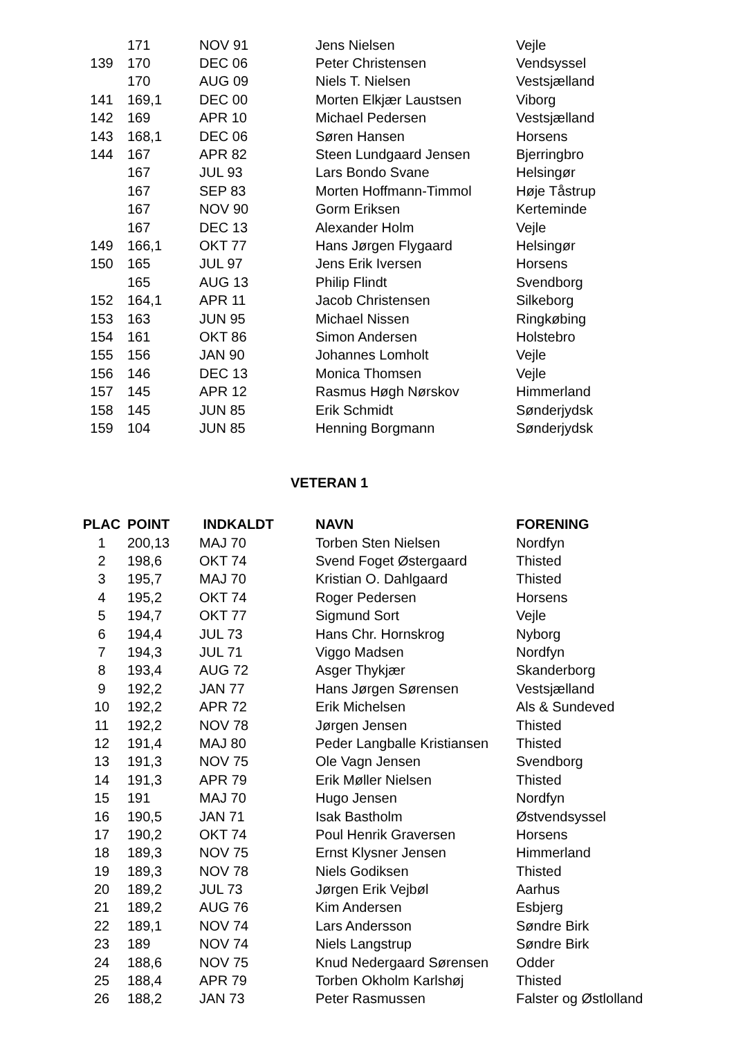| | 171 | NOV 91 | Jens Nielsen | Vejle |
| 139 | 170 | DEC 06 | Peter Christensen | Vendsyssel |
| | 170 | AUG 09 | Niels T. Nielsen | Vestsjælland |
| 141 | 169,1 | DEC 00 | Morten Elkjær Laustsen | Viborg |
| 142 | 169 | APR 10 | Michael Pedersen | Vestsjælland |
| 143 | 168,1 | DEC 06 | Søren Hansen | Horsens |
| 144 | 167 | APR 82 | Steen Lundgaard Jensen | Bjerringbro |
| | 167 | JUL 93 | Lars Bondo Svane | Helsingør |
| | 167 | SEP 83 | Morten Hoffmann-Timmol | Høje Tåstrup |
| | 167 | NOV 90 | Gorm Eriksen | Kerteminde |
| | 167 | DEC 13 | Alexander Holm | Vejle |
| 149 | 166,1 | OKT 77 | Hans Jørgen Flygaard | Helsingør |
| 150 | 165 | JUL 97 | Jens Erik Iversen | Horsens |
| | 165 | AUG 13 | Philip Flindt | Svendborg |
| 152 | 164,1 | APR 11 | Jacob Christensen | Silkeborg |
| 153 | 163 | JUN 95 | Michael Nissen | Ringkøbing |
| 154 | 161 | OKT 86 | Simon Andersen | Holstebro |
| 155 | 156 | JAN 90 | Johannes Lomholt | Vejle |
| 156 | 146 | DEC 13 | Monica Thomsen | Vejle |
| 157 | 145 | APR 12 | Rasmus Høgh Nørskov | Himmerland |
| 158 | 145 | JUN 85 | Erik Schmidt | Sønderjydsk |
| 159 | 104 | JUN 85 | Henning Borgmann | Sønderjydsk |
VETERAN 1
| PLAC | POINT | INDKALDT | NAVN | FORENING |
| --- | --- | --- | --- | --- |
| 1 | 200,13 | MAJ 70 | Torben Sten Nielsen | Nordfyn |
| 2 | 198,6 | OKT 74 | Svend Foget Østergaard | Thisted |
| 3 | 195,7 | MAJ 70 | Kristian O. Dahlgaard | Thisted |
| 4 | 195,2 | OKT 74 | Roger Pedersen | Horsens |
| 5 | 194,7 | OKT 77 | Sigmund Sort | Vejle |
| 6 | 194,4 | JUL 73 | Hans Chr. Hornskrog | Nyborg |
| 7 | 194,3 | JUL 71 | Viggo Madsen | Nordfyn |
| 8 | 193,4 | AUG 72 | Asger Thykjær | Skanderborg |
| 9 | 192,2 | JAN 77 | Hans Jørgen Sørensen | Vestsjælland |
| 10 | 192,2 | APR 72 | Erik Michelsen | Als & Sundeved |
| 11 | 192,2 | NOV 78 | Jørgen Jensen | Thisted |
| 12 | 191,4 | MAJ 80 | Peder Langballe Kristiansen | Thisted |
| 13 | 191,3 | NOV 75 | Ole Vagn Jensen | Svendborg |
| 14 | 191,3 | APR 79 | Erik Møller Nielsen | Thisted |
| 15 | 191 | MAJ 70 | Hugo Jensen | Nordfyn |
| 16 | 190,5 | JAN 71 | Isak Bastholm | Østvendsyssel |
| 17 | 190,2 | OKT 74 | Poul Henrik Graversen | Horsens |
| 18 | 189,3 | NOV 75 | Ernst Klysner Jensen | Himmerland |
| 19 | 189,3 | NOV 78 | Niels Godiksen | Thisted |
| 20 | 189,2 | JUL 73 | Jørgen Erik Vejbøl | Aarhus |
| 21 | 189,2 | AUG 76 | Kim Andersen | Esbjerg |
| 22 | 189,1 | NOV 74 | Lars Andersson | Søndre Birk |
| 23 | 189 | NOV 74 | Niels Langstrup | Søndre Birk |
| 24 | 188,6 | NOV 75 | Knud Nedergaard Sørensen | Odder |
| 25 | 188,4 | APR 79 | Torben Okholm Karlshøj | Thisted |
| 26 | 188,2 | JAN 73 | Peter Rasmussen | Falster og Østlolland |